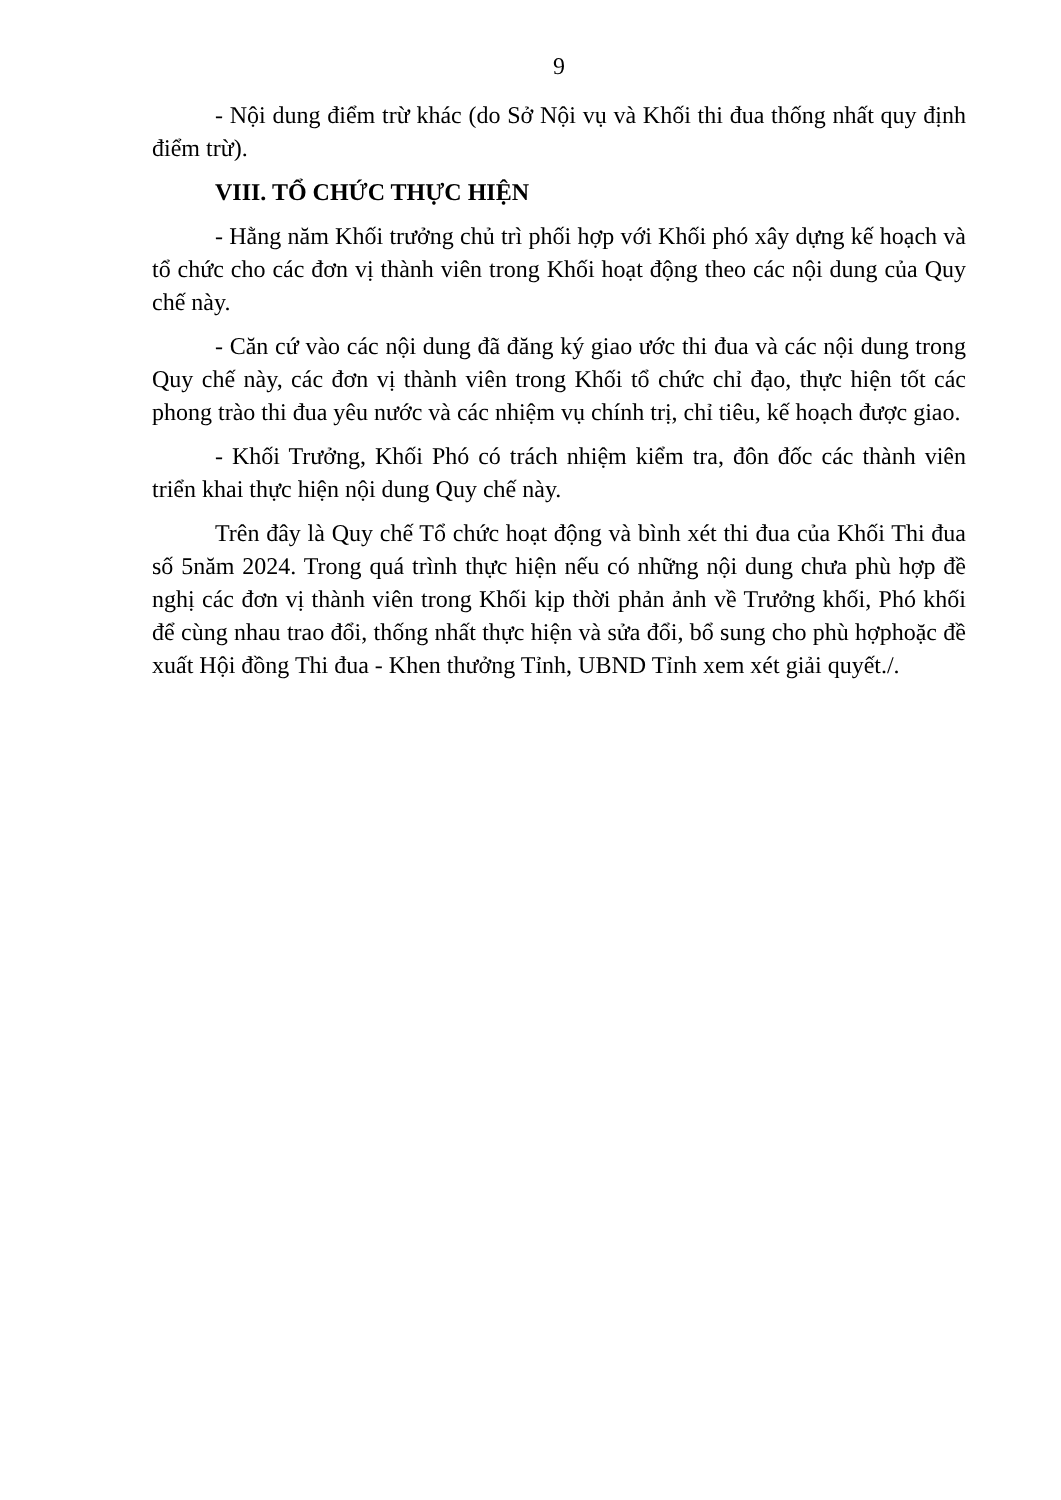9
- Nội dung điểm trừ khác (do Sở Nội vụ và Khối thi đua thống nhất quy định điểm trừ).
VIII. TỔ CHỨC THỰC HIỆN
- Hằng năm Khối trưởng chủ trì phối hợp với Khối phó xây dựng kế hoạch và tổ chức cho các đơn vị thành viên trong Khối hoạt động theo các nội dung của Quy chế này.
- Căn cứ vào các nội dung đã đăng ký giao ước thi đua và các nội dung trong Quy chế này, các đơn vị thành viên trong Khối tổ chức chỉ đạo, thực hiện tốt các phong trào thi đua yêu nước và các nhiệm vụ chính trị, chỉ tiêu, kế hoạch được giao.
- Khối Trưởng, Khối Phó có trách nhiệm kiểm tra, đôn đốc các thành viên triển khai thực hiện nội dung Quy chế này.
Trên đây là Quy chế Tổ chức hoạt động và bình xét thi đua của Khối Thi đua số 5năm 2024. Trong quá trình thực hiện nếu có những nội dung chưa phù hợp đề nghị các đơn vị thành viên trong Khối kịp thời phản ảnh về Trưởng khối, Phó khối để cùng nhau trao đổi, thống nhất thực hiện và sửa đổi, bổ sung cho phù hợphoặc đề xuất Hội đồng Thi đua - Khen thưởng Tỉnh, UBND Tỉnh xem xét giải quyết./.